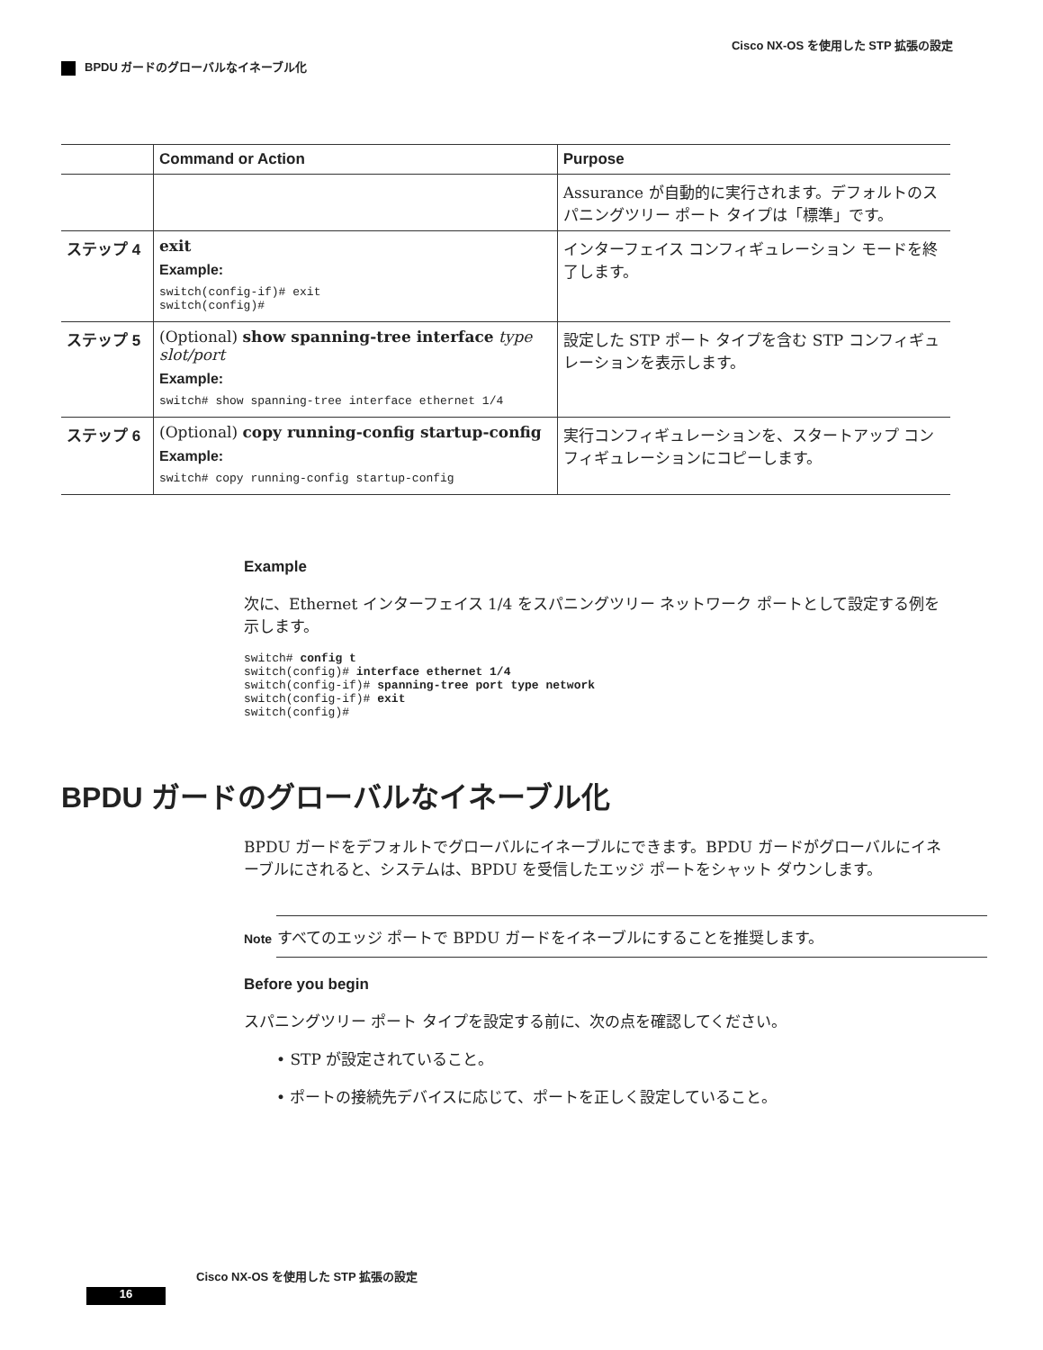Cisco NX-OS を使用した STP 拡張の設定
BPDU ガードのグローバルなイネーブル化
| | Command or Action | Purpose |
| --- | --- | --- |
| | | Assurance が自動的に実行されます。デフォルトのスパニングツリー ポート タイプは「標準」です。 |
| ステップ 4 | exit Example: switch(config-if)# exit switch(config)# | インターフェイス コンフィギュレーション モードを終了します。 |
| ステップ 5 | (Optional) show spanning-tree interface type slot/port Example: switch# show spanning-tree interface ethernet 1/4 | 設定した STP ポート タイプを含む STP コンフィギュレーションを表示します。 |
| ステップ 6 | (Optional) copy running-config startup-config Example: switch# copy running-config startup-config | 実行コンフィギュレーションを、スタートアップ コンフィギュレーションにコピーします。 |
Example
次に、Ethernet インターフェイス 1/4 をスパニングツリー ネットワーク ポートとして設定する例を示します。
switch# config t
switch(config)# interface ethernet 1/4
switch(config-if)# spanning-tree port type network
switch(config-if)# exit
switch(config)#
BPDU ガードのグローバルなイネーブル化
BPDU ガードをデフォルトでグローバルにイネーブルにできます。BPDU ガードがグローバルにイネーブルにされると、システムは、BPDU を受信したエッジ ポートをシャット ダウンします。
Note すべてのエッジ ポートで BPDU ガードをイネーブルにすることを推奨します。
Before you begin
スパニングツリー ポート タイプを設定する前に、次の点を確認してください。
• STP が設定されていること。
• ポートの接続先デバイスに応じて、ポートを正しく設定していること。
Cisco NX-OS を使用した STP 拡張の設定
16